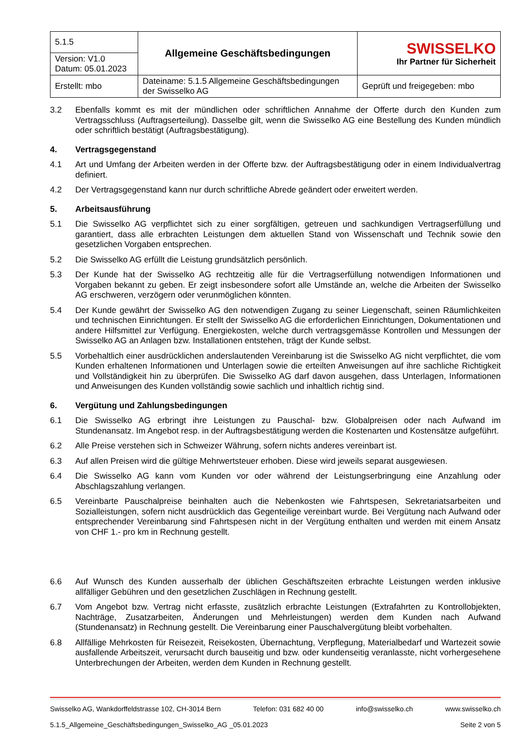| 5.1.5 | Allgemeine Geschäftsbedingungen | SWISSELKO Ihr Partner für Sicherheit |
| Version: V1.0 Datum: 05.01.2023 | | |
| Erstellt: mbo | Dateiname: 5.1.5 Allgemeine Geschäftsbedingungen der Swisselko AG | Geprüft und freigegeben: mbo |
3.2 Ebenfalls kommt es mit der mündlichen oder schriftlichen Annahme der Offerte durch den Kunden zum Vertragsschluss (Auftragserteilung). Dasselbe gilt, wenn die Swisselko AG eine Bestellung des Kunden mündlich oder schriftlich bestätigt (Auftragsbestätigung).
4. Vertragsgegenstand
4.1 Art und Umfang der Arbeiten werden in der Offerte bzw. der Auftragsbestätigung oder in einem Individualvertrag definiert.
4.2 Der Vertragsgegenstand kann nur durch schriftliche Abrede geändert oder erweitert werden.
5. Arbeitsausführung
5.1 Die Swisselko AG verpflichtet sich zu einer sorgfältigen, getreuen und sachkundigen Vertragserfüllung und garantiert, dass alle erbrachten Leistungen dem aktuellen Stand von Wissenschaft und Technik sowie den gesetzlichen Vorgaben entsprechen.
5.2 Die Swisselko AG erfüllt die Leistung grundsätzlich persönlich.
5.3 Der Kunde hat der Swisselko AG rechtzeitig alle für die Vertragserfüllung notwendigen Informationen und Vorgaben bekannt zu geben. Er zeigt insbesondere sofort alle Umstände an, welche die Arbeiten der Swisselko AG erschweren, verzögern oder verunmöglichen könnten.
5.4 Der Kunde gewährt der Swisselko AG den notwendigen Zugang zu seiner Liegenschaft, seinen Räumlichkeiten und technischen Einrichtungen. Er stellt der Swisselko AG die erforderlichen Einrichtungen, Dokumentationen und andere Hilfsmittel zur Verfügung. Energiekosten, welche durch vertragsgemässe Kontrollen und Messungen der Swisselko AG an Anlagen bzw. Installationen entstehen, trägt der Kunde selbst.
5.5 Vorbehaltlich einer ausdrücklichen anderslautenden Vereinbarung ist die Swisselko AG nicht verpflichtet, die vom Kunden erhaltenen Informationen und Unterlagen sowie die erteilten Anweisungen auf ihre sachliche Richtigkeit und Vollständigkeit hin zu überprüfen. Die Swisselko AG darf davon ausgehen, dass Unterlagen, Informationen und Anweisungen des Kunden vollständig sowie sachlich und inhaltlich richtig sind.
6. Vergütung und Zahlungsbedingungen
6.1 Die Swisselko AG erbringt ihre Leistungen zu Pauschal- bzw. Globalpreisen oder nach Aufwand im Stundenansatz. Im Angebot resp. in der Auftragsbestätigung werden die Kostenarten und Kostensätze aufgeführt.
6.2 Alle Preise verstehen sich in Schweizer Währung, sofern nichts anderes vereinbart ist.
6.3 Auf allen Preisen wird die gültige Mehrwertsteuer erhoben. Diese wird jeweils separat ausgewiesen.
6.4 Die Swisselko AG kann vom Kunden vor oder während der Leistungserbringung eine Anzahlung oder Abschlagszahlung verlangen.
6.5 Vereinbarte Pauschalpreise beinhalten auch die Nebenkosten wie Fahrtspesen, Sekretariatsarbeiten und Sozialleistungen, sofern nicht ausdrücklich das Gegenteilige vereinbart wurde. Bei Vergütung nach Aufwand oder entsprechender Vereinbarung sind Fahrtspesen nicht in der Vergütung enthalten und werden mit einem Ansatz von CHF 1.- pro km in Rechnung gestellt.
6.6 Auf Wunsch des Kunden ausserhalb der üblichen Geschäftszeiten erbrachte Leistungen werden inklusive allfälliger Gebühren und den gesetzlichen Zuschlägen in Rechnung gestellt.
6.7 Vom Angebot bzw. Vertrag nicht erfasste, zusätzlich erbrachte Leistungen (Extrafahrten zu Kontrollobjekten, Nachträge, Zusatzarbeiten, Änderungen und Mehrleistungen) werden dem Kunden nach Aufwand (Stundenansatz) in Rechnung gestellt. Die Vereinbarung einer Pauschalvergütung bleibt vorbehalten.
6.8 Allfällige Mehrkosten für Reisezeit, Reisekosten, Übernachtung, Verpflegung, Materialbedarf und Wartezeit sowie ausfallende Arbeitszeit, verursacht durch bauseitig und bzw. oder kundenseitig veranlasste, nicht vorhergesehene Unterbrechungen der Arbeiten, werden dem Kunden in Rechnung gestellt.
Swisselko AG, Wankdorffeldstrasse 102, CH-3014 Bern Telefon: 031 682 40 00 info@swisselko.ch www.swisselko.ch
5.1.5_Allgemeine_Geschäftsbedingungen_Swisselko_AG _05.01.2023 Seite 2 von 5